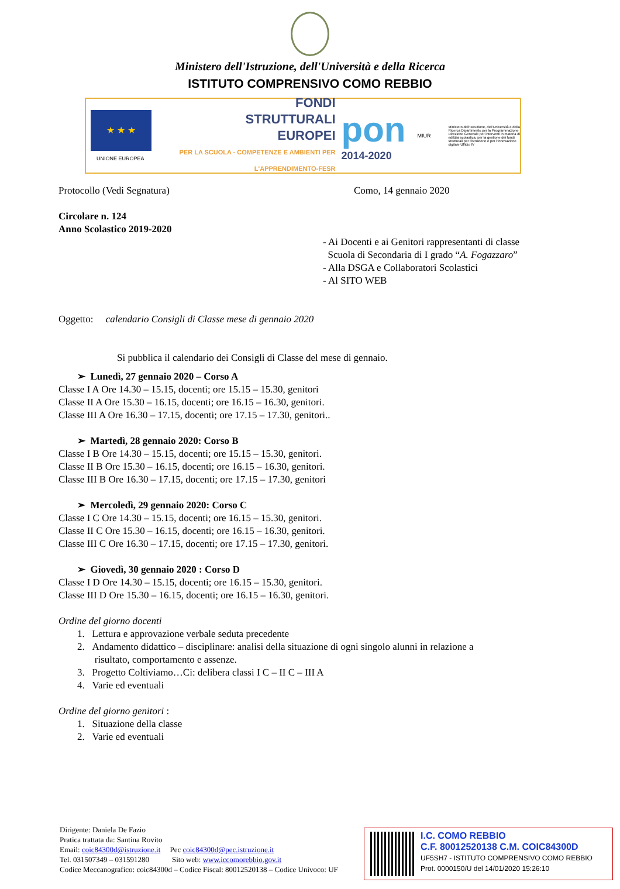Ministero dell'Istruzione, dell'Università e della Ricerca
ISTITUTO COMPRENSIVO COMO REBBIO
★ ★ ★
UNIONE EUROPEA
FONDI
STRUTTURALI
EUROPEI
PER LA SCUOLA - COMPETENZE E AMBIENTI PER L'APPRENDIMENTO-FESR
pon
2014-2020
MIUR
Ministero dell'Istruzione, dell'Università e della Ricerca Dipartimento per la Programmazione Direzione Generale per interventi in materia di edilizia scolastica, per la gestione dei fondi strutturali per l'istruzione e per l'innovazione digitale Ufficio IV
Protocollo (Vedi Segnatura) Como, 14 gennaio 2020
Circolare n. 124
Anno Scolastico 2019-2020
- Ai Docenti e ai Genitori rappresentanti di classe
Scuola di Secondaria di I grado “A. Fogazzaro”
- Alla DSGA e Collaboratori Scolastici
- Al SITO WEB
Oggetto: calendario Consigli di Classe mese di gennaio 2020
Si pubblica il calendario dei Consigli di Classe del mese di gennaio.
➢ Lunedì, 27 gennaio 2020 – Corso A
Classe I A Ore 14.30 – 15.15, docenti; ore 15.15 – 15.30, genitori
Classe II A Ore 15.30 – 16.15, docenti; ore 16.15 – 16.30, genitori.
Classe III A Ore 16.30 – 17.15, docenti; ore 17.15 – 17.30, genitori..
➢ Martedì, 28 gennaio 2020: Corso B
Classe I B Ore 14.30 – 15.15, docenti; ore 15.15 – 15.30, genitori.
Classe II B Ore 15.30 – 16.15, docenti; ore 16.15 – 16.30, genitori.
Classe III B Ore 16.30 – 17.15, docenti; ore 17.15 – 17.30, genitori
➢ Mercoledì, 29 gennaio 2020: Corso C
Classe I C Ore 14.30 – 15.15, docenti; ore 16.15 – 15.30, genitori.
Classe II C Ore 15.30 – 16.15, docenti; ore 16.15 – 16.30, genitori.
Classe III C Ore 16.30 – 17.15, docenti; ore 17.15 – 17.30, genitori.
➢ Giovedì, 30 gennaio 2020 : Corso D
Classe I D Ore 14.30 – 15.15, docenti; ore 16.15 – 15.30, genitori.
Classe III D Ore 15.30 – 16.15, docenti; ore 16.15 – 16.30, genitori.
Ordine del giorno docenti
1. Lettura e approvazione verbale seduta precedente
2. Andamento didattico – disciplinare: analisi della situazione di ogni singolo alunni in relazione a
risultato, comportamento e assenze.
3. Progetto Coltiviamo…Ci: delibera classi I C – II C – III A
4. Varie ed eventuali
Ordine del giorno genitori :
1. Situazione della classe
2. Varie ed eventuali
Dirigente: Daniela De Fazio
Pratica trattata da: Santina Rovito
Email: coic84300d@istruzione.it Pec coic84300d@pec.istruzione.it
Tel. 031507349 – 031591280 Sito web: www.iccomorebbio.gov.it
Codice Meccanografico: coic84300d – Codice Fiscal: 80012520138 – Codice Univoco: UF
I.C. COMO REBBIO
C.F. 80012520138 C.M. COIC84300D
UF5SH7 - ISTITUTO COMPRENSIVO COMO REBBIO
Prot. 0000150/U del 14/01/2020 15:26:10